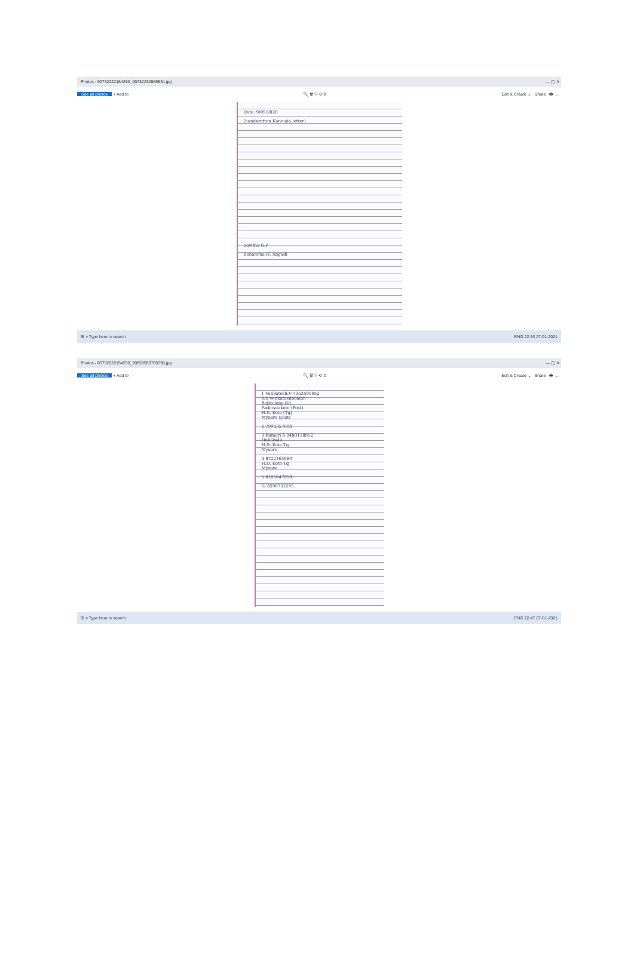Photos - 90732222154250_90732232659634.jpg — ▢ ✕
See all photos + Add to 🔍 🗑 ♡ ⟲ ⌗ Edit & Create ⌄ Share 🖶 …
Date: 9/09/2020
(handwritten Kannada letter)
Savitha G.P
Bonamma H. Angadi
⊞ ⌕ Type here to search ENG 22:53 27-01-2021
Photos - 90732222154250_90853956760796.jpg — ▢ ✕
See all photos + Add to 🔍 🗑 ♡ ⟲ ⌗ Edit & Create ⌄ Share 🖶 …
1 Venkatesh.V 7353595952
S/o Venkatasubbaiah
Bojicolony (V)
Padavalakote (Post)
H.D. Kote (Tq)
Mysore (Dist)
2 7996357606
3 Kumari S 9480118952
Hullahalli,
H.D. Kote Tq.
Mysore
4 8722164980
H.D. Kote Tq
Mysore
5 8105047010
6) 8296731295
⊞ ⌕ Type here to search ENG 22:47 27-01-2021